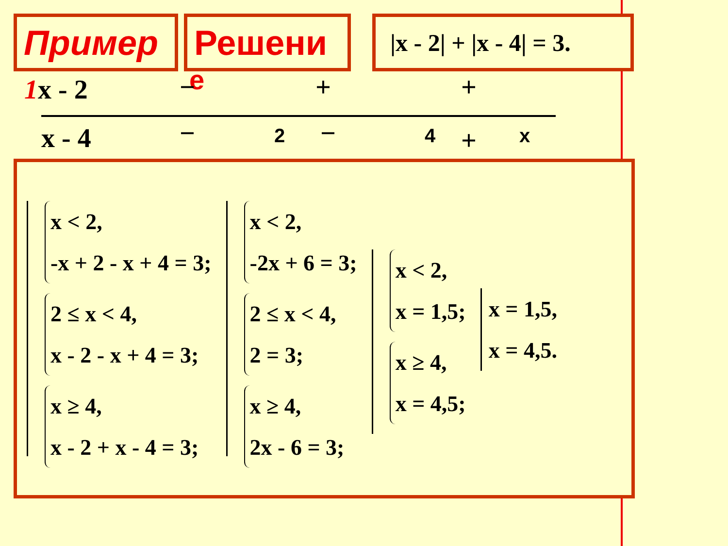Пример Решени
|x - 2| + |x - 4| = 3.
1x - 2 е
− + +
x - 4 − 2 − 4 + x
x < 2,
-x + 2 - x + 4 = 3;
2 ≤ x < 4,
x - 2 - x + 4 = 3;
x ≥ 4,
x - 2 + x - 4 = 3;
x < 2,
-2x + 6 = 3;
2 ≤ x < 4,
2 = 3;
x ≥ 4,
2x - 6 = 3;
x < 2,
x = 1,5;
x ≥ 4,
x = 4,5;
x = 1,5,
x = 4,5.